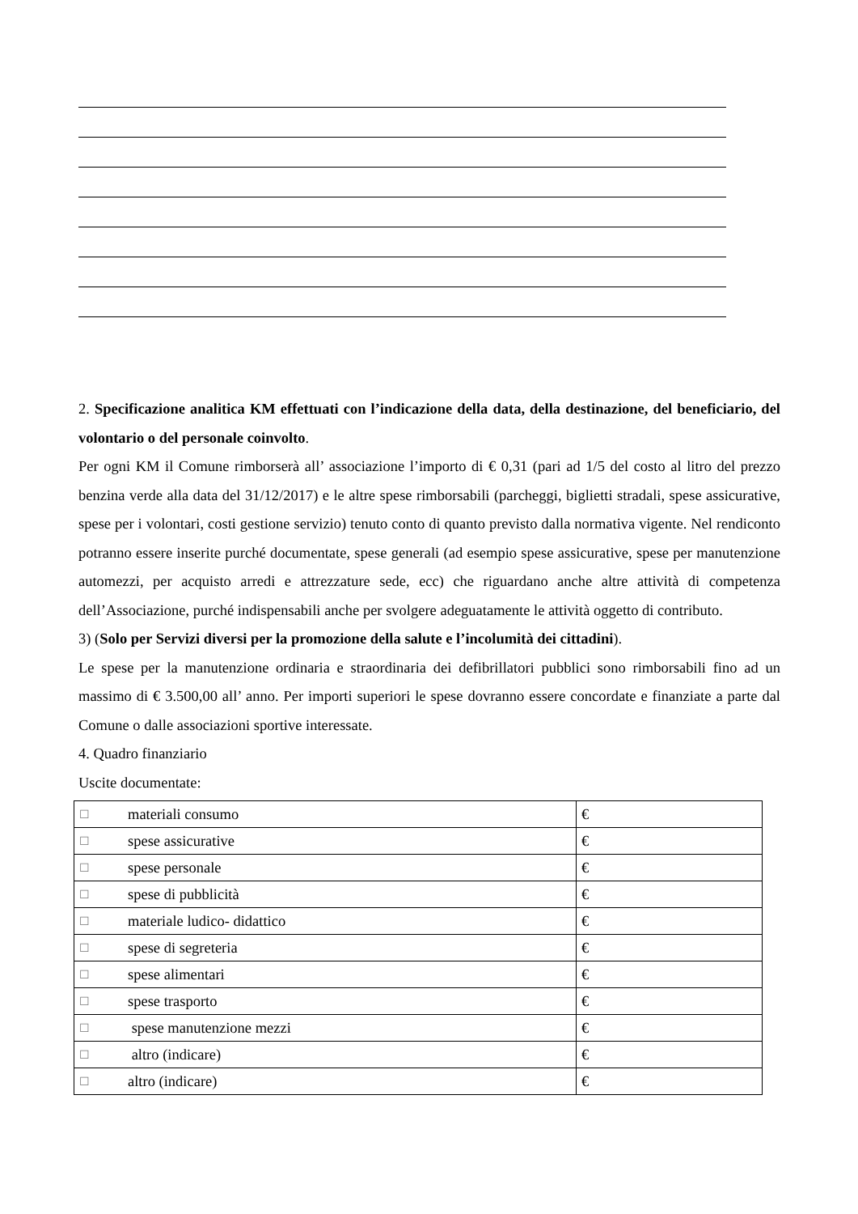2. Specificazione analitica KM effettuati con l’indicazione della data, della destinazione, del beneficiario, del volontario o del personale coinvolto.
Per ogni KM il Comune rimborserà all’ associazione l’importo di € 0,31 (pari ad 1/5 del costo al litro del prezzo benzina verde alla data del 31/12/2017) e le altre spese rimborsabili (parcheggi, biglietti stradali, spese assicurative, spese per i volontari, costi gestione servizio) tenuto conto di quanto previsto dalla normativa vigente. Nel rendiconto potranno essere inserite purché documentate, spese generali (ad esempio spese assicurative, spese per manutenzione automezzi, per acquisto arredi e attrezzature sede, ecc) che riguardano anche altre attività di competenza dell’Associazione, purché indispensabili anche per svolgere adeguatamente le attività oggetto di contributo.
3) (Solo per Servizi diversi per la promozione della salute e l’incolumità dei cittadini).
Le spese per la manutenzione ordinaria e straordinaria dei defibrillatori pubblici sono rimborsabili fino ad un massimo di € 3.500,00 all’ anno. Per importi superiori le spese dovranno essere concordate e finanziate a parte dal Comune o dalle associazioni sportive interessate.
4. Quadro finanziario
Uscite documentate:
| ☐ | materiali consumo | € |
| ☐ | spese assicurative | € |
| ☐ | spese personale | € |
| ☐ | spese di pubblicità | € |
| ☐ | materiale ludico- didattico | € |
| ☐ | spese di segreteria | € |
| ☐ | spese alimentari | € |
| ☐ | spese trasporto | € |
| ☐ | spese manutenzione mezzi | € |
| ☐ | altro (indicare) | € |
| ☐ | altro (indicare) | € |